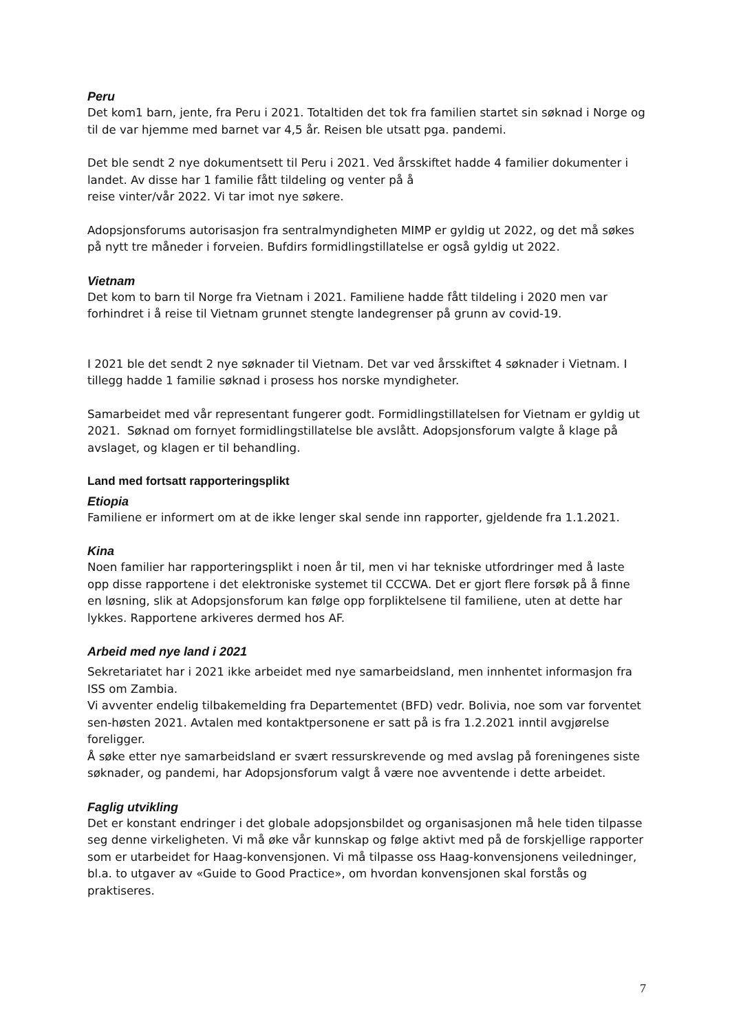Peru
Det kom1 barn, jente, fra Peru i 2021. Totaltiden det tok fra familien startet sin søknad i Norge og til de var hjemme med barnet var 4,5 år. Reisen ble utsatt pga. pandemi.
Det ble sendt 2 nye dokumentsett til Peru i 2021. Ved årsskiftet hadde 4 familier dokumenter i landet. Av disse har 1 familie fått tildeling og venter på å
reise vinter/vår 2022. Vi tar imot nye søkere.
Adopsjonsforums autorisasjon fra sentralmyndigheten MIMP er gyldig ut 2022, og det må søkes på nytt tre måneder i forveien. Bufdirs formidlingstillatelse er også gyldig ut 2022.
Vietnam
Det kom to barn til Norge fra Vietnam i 2021. Familiene hadde fått tildeling i 2020 men var forhindret i å reise til Vietnam grunnet stengte landegrenser på grunn av covid-19.
I 2021 ble det sendt 2 nye søknader til Vietnam. Det var ved årsskiftet 4 søknader i Vietnam. I tillegg hadde 1 familie søknad i prosess hos norske myndigheter.
Samarbeidet med vår representant fungerer godt. Formidlingstillatelsen for Vietnam er gyldig ut 2021. Søknad om fornyet formidlingstillatelse ble avslått. Adopsjonsforum valgte å klage på avslaget, og klagen er til behandling.
Land med fortsatt rapporteringsplikt
Etiopia
Familiene er informert om at de ikke lenger skal sende inn rapporter, gjeldende fra 1.1.2021.
Kina
Noen familier har rapporteringsplikt i noen år til, men vi har tekniske utfordringer med å laste opp disse rapportene i det elektroniske systemet til CCCWA. Det er gjort flere forsøk på å finne en løsning, slik at Adopsjonsforum kan følge opp forpliktelsene til familiene, uten at dette har lykkes. Rapportene arkiveres dermed hos AF.
Arbeid med nye land i 2021
Sekretariatet har i 2021 ikke arbeidet med nye samarbeidsland, men innhentet informasjon fra ISS om Zambia.
Vi avventer endelig tilbakemelding fra Departementet (BFD) vedr. Bolivia, noe som var forventet sen-høsten 2021. Avtalen med kontaktpersonene er satt på is fra 1.2.2021 inntil avgjørelse foreligger.
Å søke etter nye samarbeidsland er svært ressurskrevende og med avslag på foreningenes siste søknader, og pandemi, har Adopsjonsforum valgt å være noe avventende i dette arbeidet.
Faglig utvikling
Det er konstant endringer i det globale adopsjonsbildet og organisasjonen må hele tiden tilpasse seg denne virkeligheten. Vi må øke vår kunnskap og følge aktivt med på de forskjellige rapporter som er utarbeidet for Haag-konvensjonen. Vi må tilpasse oss Haag-konvensjonens veiledninger, bl.a. to utgaver av «Guide to Good Practice», om hvordan konvensjonen skal forstås og praktiseres.
7